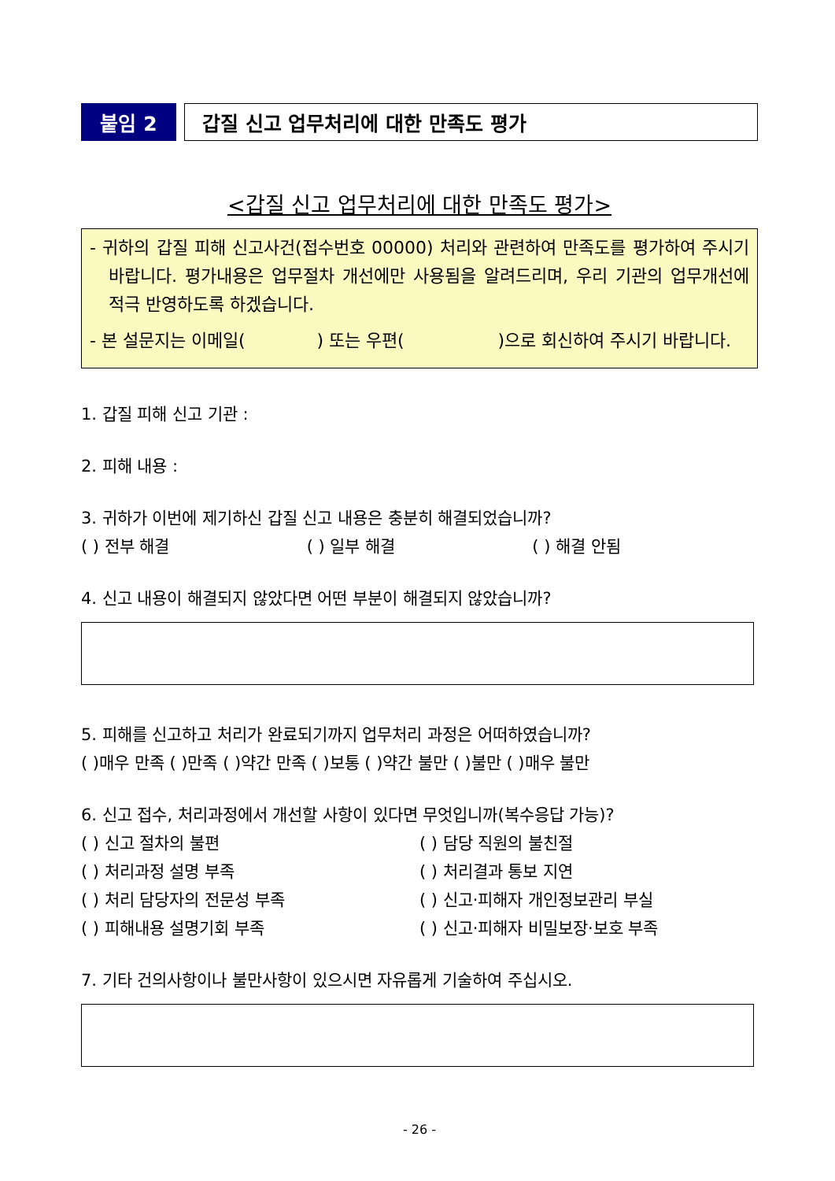붙임 2 갑질 신고 업무처리에 대한 만족도 평가
<갑질 신고 업무처리에 대한 만족도 평가>
- 귀하의 갑질 피해 신고사건(접수번호 00000) 처리와 관련하여 만족도를 평가하여 주시기 바랍니다. 평가내용은 업무절차 개선에만 사용됨을 알려드리며, 우리 기관의 업무개선에 적극 반영하도록 하겠습니다.
- 본 설문지는 이메일( ) 또는 우편( )으로 회신하여 주시기 바랍니다.
1. 갑질 피해 신고 기관 :
2. 피해 내용 :
3. 귀하가 이번에 제기하신 갑질 신고 내용은 충분히 해결되었습니까?
( ) 전부 해결 ( ) 일부 해결 ( ) 해결 안됨
4. 신고 내용이 해결되지 않았다면 어떤 부분이 해결되지 않았습니까?
5. 피해를 신고하고 처리가 완료되기까지 업무처리 과정은 어떠하였습니까?
( )매우 만족 ( )만족 ( )약간 만족 ( )보통 ( )약간 불만 ( )불만 ( )매우 불만
6. 신고 접수, 처리과정에서 개선할 사항이 있다면 무엇입니까(복수응답 가능)?
( ) 신고 절차의 불편 ( ) 담당 직원의 불친절
( ) 처리과정 설명 부족 ( ) 처리결과 통보 지연
( ) 처리 담당자의 전문성 부족 ( ) 신고·피해자 개인정보관리 부실
( ) 피해내용 설명기회 부족 ( ) 신고·피해자 비밀보장·보호 부족
7. 기타 건의사항이나 불만사항이 있으시면 자유롭게 기술하여 주십시오.
- 26 -